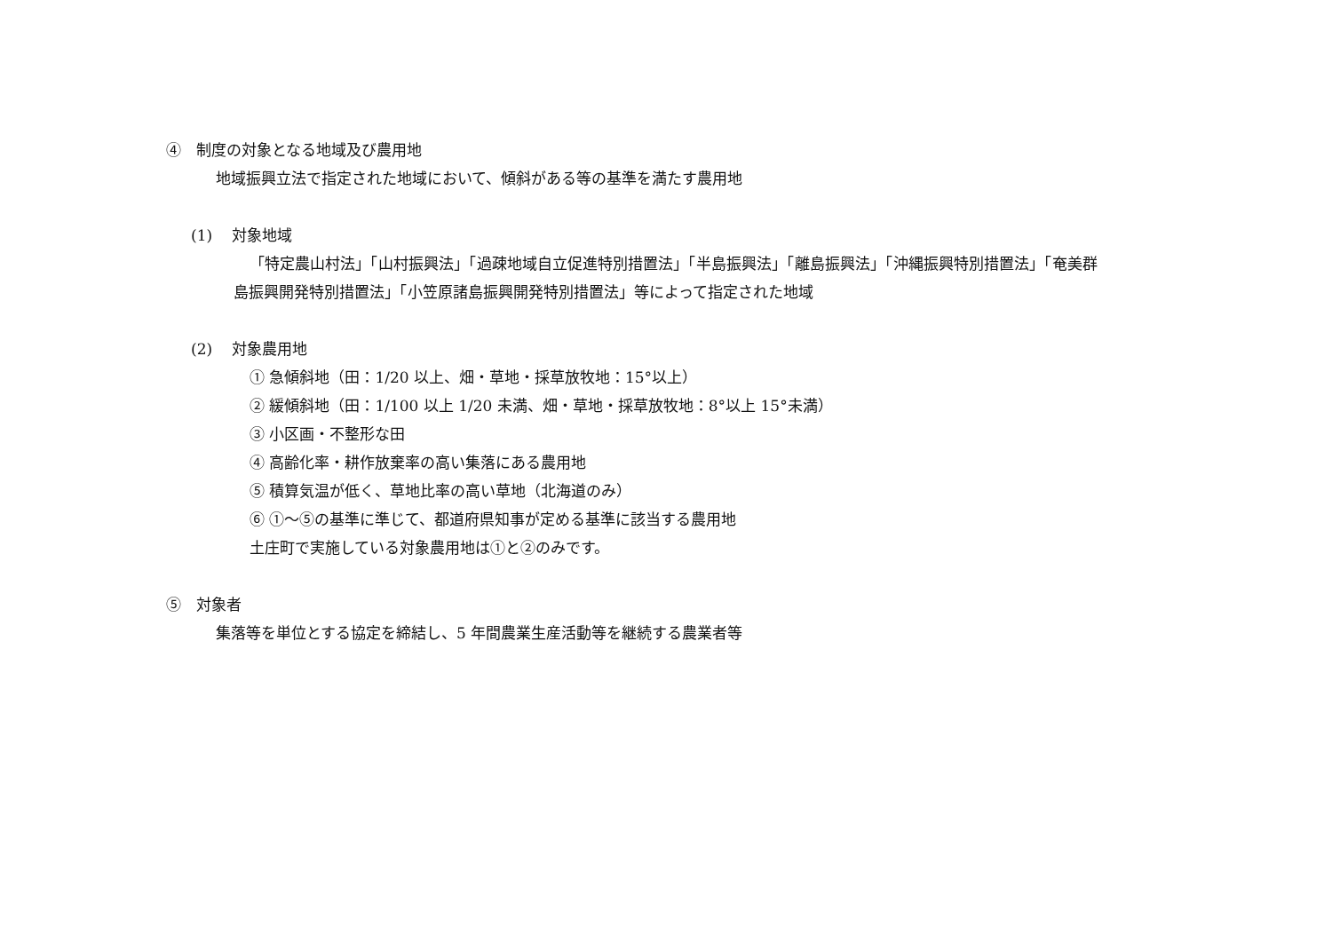④　制度の対象となる地域及び農用地
地域振興立法で指定された地域において、傾斜がある等の基準を満たす農用地
(1)　 対象地域
「特定農山村法」「山村振興法」「過疎地域自立促進特別措置法」「半島振興法」「離島振興法」「沖縄振興特別措置法」「奄美群
島振興開発特別措置法」「小笠原諸島振興開発特別措置法」等によって指定された地域
(2)　 対象農用地
① 急傾斜地（田：1/20 以上、畑・草地・採草放牧地：15°以上）
② 緩傾斜地（田：1/100 以上 1/20 未満、畑・草地・採草放牧地：8°以上 15°未満）
③ 小区画・不整形な田
④ 高齢化率・耕作放棄率の高い集落にある農用地
⑤ 積算気温が低く、草地比率の高い草地（北海道のみ）
⑥ ①～⑤の基準に準じて、都道府県知事が定める基準に該当する農用地
土庄町で実施している対象農用地は①と②のみです。
⑤　対象者
集落等を単位とする協定を締結し、5 年間農業生産活動等を継続する農業者等